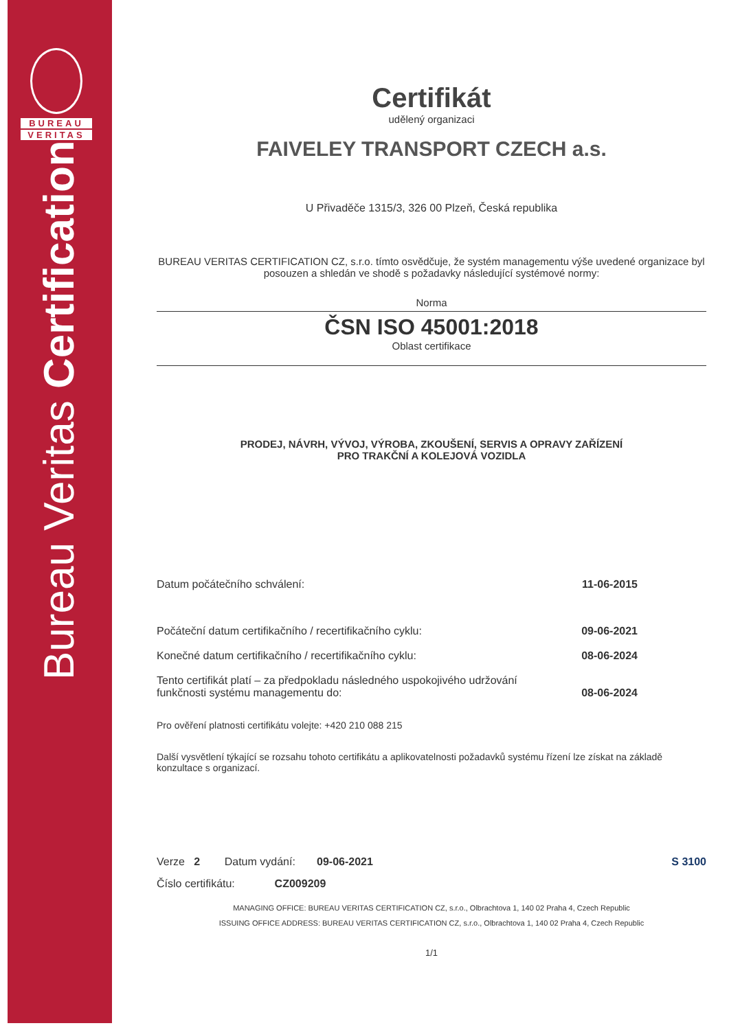BUREAU
VERITAS
Bureau Veritas Certification
Certifikát
udělený organizaci
FAIVELEY TRANSPORT CZECH a.s.
U Přivaděče 1315/3, 326 00 Plzeň, Česká republika
BUREAU VERITAS CERTIFICATION CZ, s.r.o. tímto osvědčuje, že systém managementu výše uvedené organizace byl posouzen a shledán ve shodě s požadavky následující systémové normy:
Norma
ČSN ISO 45001:2018
Oblast certifikace
PRODEJ, NÁVRH, VÝVOJ, VÝROBA, ZKOUŠENÍ, SERVIS A OPRAVY ZAŘÍZENÍ
PRO TRAKČNÍ A KOLEJOVÁ VOZIDLA
Datum počátečního schválení: 11-06-2015
Počáteční datum certifikačního / recertifikačního cyklu: 09-06-2021
Konečné datum certifikačního / recertifikačního cyklu: 08-06-2024
Tento certifikát platí – za předpokladu následného uspokojivého udržování
funkčnosti systému managementu do: 08-06-2024
Pro ověření platnosti certifikátu volejte: +420 210 088 215
Další vysvětlení týkající se rozsahu tohoto certifikátu a aplikovatelnosti požadavků systému řízení lze získat na základě konzultace s organizací.
Verze 2 Datum vydání: 09-06-2021 S 3100
Číslo certifikátu: CZ009209
MANAGING OFFICE: BUREAU VERITAS CERTIFICATION CZ, s.r.o., Olbrachtova 1, 140 02 Praha 4, Czech Republic
ISSUING OFFICE ADDRESS: BUREAU VERITAS CERTIFICATION CZ, s.r.o., Olbrachtova 1, 140 02 Praha 4, Czech Republic
1/1